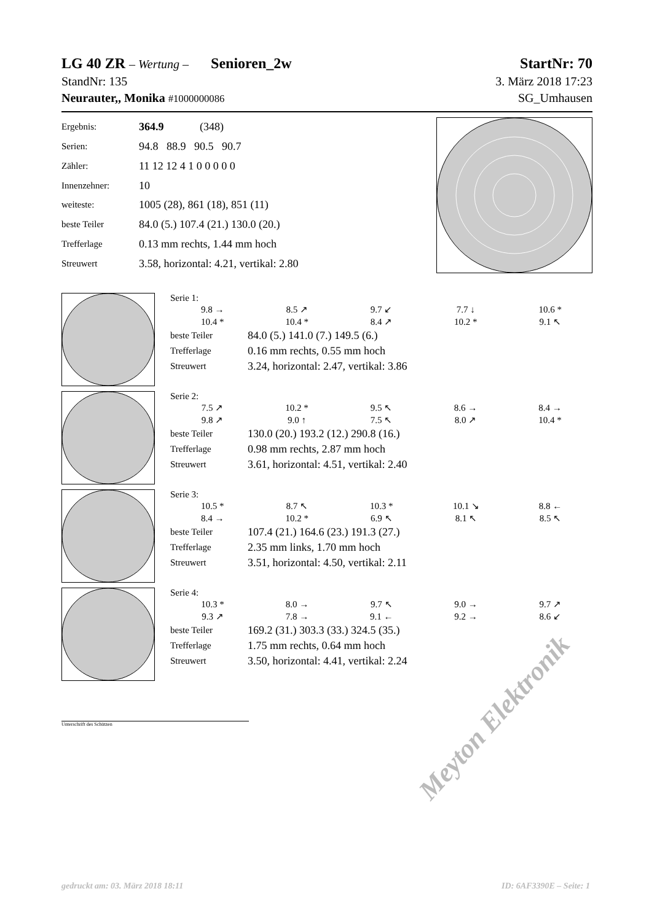LG 40 ZR – Wertung – Senioren_2w StartNr: 70
StandNr: 135 3. März 2018 17:23
Neurauter,, Monika #1000000086 SG_Umhausen
| Ergebnis: | 364.9 (348) |
| Serien: | 94.8 88.9 90.5 90.7 |
| Zähler: | 11 12 12 4 1 0 0 0 0 0 |
| Innenzehner: | 10 |
| weiteste: | 1005 (28), 861 (18), 851 (11) |
| beste Teiler | 84.0 (5.) 107.4 (21.) 130.0 (20.) |
| Trefferlage | 0.13 mm rechts, 1.44 mm hoch |
| Streuwert | 3.58, horizontal: 4.21, vertikal: 2.80 |
Serie 1:
| 9.8 → | 8.5 ↗ | 9.7 ↙ | 7.7 ↓ | 10.6 * |
| 10.4 * | 10.4 * | 8.4 ↗ | 10.2 * | 9.1 ↖ |
| beste Teiler | 84.0 (5.) 141.0 (7.) 149.5 (6.) |
| Trefferlage | 0.16 mm rechts, 0.55 mm hoch |
| Streuwert | 3.24, horizontal: 2.47, vertikal: 3.86 |
Serie 2:
| 7.5 ↗ | 10.2 * | 9.5 ↖ | 8.6 → | 8.4 → |
| 9.8 ↗ | 9.0 ↑ | 7.5 ↖ | 8.0 ↗ | 10.4 * |
| beste Teiler | 130.0 (20.) 193.2 (12.) 290.8 (16.) |
| Trefferlage | 0.98 mm rechts, 2.87 mm hoch |
| Streuwert | 3.61, horizontal: 4.51, vertikal: 2.40 |
Serie 3:
| 10.5 * | 8.7 ↖ | 10.3 * | 10.1 ↘ | 8.8 ← |
| 8.4 → | 10.2 * | 6.9 ↖ | 8.1 ↖ | 8.5 ↖ |
| beste Teiler | 107.4 (21.) 164.6 (23.) 191.3 (27.) |
| Trefferlage | 2.35 mm links, 1.70 mm hoch |
| Streuwert | 3.51, horizontal: 4.50, vertikal: 2.11 |
Serie 4:
| 10.3 * | 8.0 → | 9.7 ↖ | 9.0 → | 9.7 ↗ |
| 9.3 ↗ | 7.8 → | 9.1 ← | 9.2 → | 8.6 ↙ |
| beste Teiler | 169.2 (31.) 303.3 (33.) 324.5 (35.) |
| Trefferlage | 1.75 mm rechts, 0.64 mm hoch |
| Streuwert | 3.50, horizontal: 4.41, vertikal: 2.24 |
Unterschrift des Schützen
Meyton Elektronik
gedruckt am: 03. März 2018 18:11 ID: 6AF3390E – Seite: 1